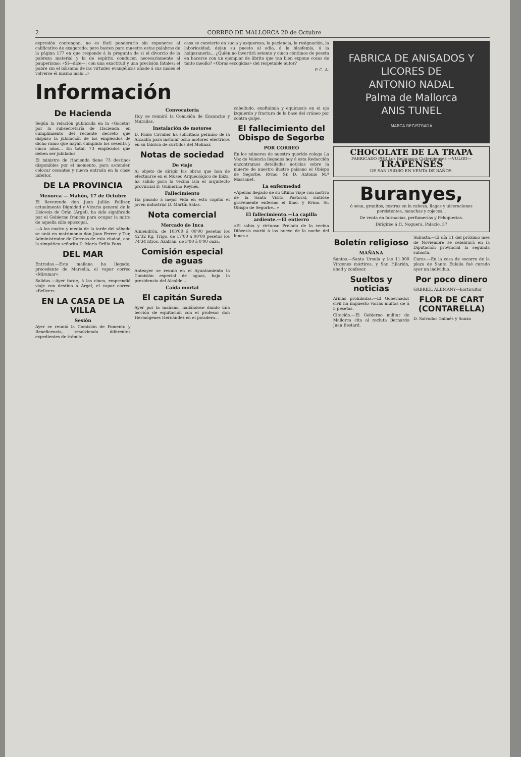2 CORREO DE MALLORCA 20 de Octubre
expresión contengan, no es fácil ponderarlo sin exponerse al calificativo de exagerado; pero basten para muestra estas palabras de la página 177 en que responde á la pregunta de si el divorcio de la pobreza material y la de espíritu conducen necesariamente al pauperismo: «Sí—dice—; con una exactitud y una precisión fatales; el pobre sin el bálsamo de las virtudes evangélicas añade á sus males el volverse él mismo malo...»
casa se convierte en sucia y asquerosa; la paciencia, la resignación, la laboriosidad, dejan su puesto al odio, á la blasfemia, á la holgazanería... ¿Quién no invertirá setenta y cinco céntimos de peseta en hacerse con un ejemplar de librito que tan bien expone cosas de tanto meollo? «Obras escogidas» del respetable autor?
P. C. A.
Información
De Hacienda
Según la relación publicada en la «Gaceta» por la subsecretaría de Hacienda, en cumplimiento del reciente decreto que dispuso la jubilación de los empleados de dicho ramo que hayan cumplido los sesenta y cinco años... En total, 73 empleados que deben ser jubilados.
El ministro de Hacienda tiene 73 destinos disponibles por el momento, para ascender, colocar cesantes y nueva entrada en la clase inferior.
DE LA PROVINCIA
Menorca — Mahón, 17 de Octubre
El Reverendo don Juan Julián Palliser, actualmente Dignidad y Vicario general de la Diócesis de Orán (Argel), ha sido significado por el Gobierno francés para ocupar la mitra de aquella silla episcopal.
—A las cuatro y media de la tarde del sábado se unió en matrimonio don Juan Ferrer y Tur, Administrador de Correos de esta ciudad, con la simpática señorita D. María Orfila Pons.
DEL MAR
Entradas.—Esta mañana ha llegado, procedente de Marsella, el vapor correo «Miramar».
Salidas.—Ayer tarde, á las cinco, emprendió viaje con destino á Argel, el vapor correo «Bellver».
EN LA CASA DE LA VILLA
Sesión
Ayer se reunió la Comisión de Fomento y Beneficencia, resolviendo diferentes expedientes de trámite.
Convocatoria
Hoy se reunirá la Comisión de Ensanche y Murallas.
Instalación de motores
D. Pablo Cavaller ha solicitado permiso de la Alcaldía para instalar ocho motores eléctricos en su fábrica de curtidos del Molinar.
Notas de sociedad
De viaje
Al objeto de dirigir las obras que han de efectuarse en el Museo Arqueológico de Ibiza, ha salido para la vecina isla el arquitecto provincial D. Guillermo Reynés.
Fallecimiento
Ha pasado á mejor vida en esta capital el joven industrial D. Martín Salas.
Nota comercial
Mercado de Inca
Almendrón, de 103'00 á 00'00 pesetas los 42'32 Kg. Trigo, de 17'00 á 00'00 pesetas los 74'34 litros. Azafrán, de 3'00 á 0'00 onza.
Comisión especial de aguas
Anteayer se reunió en el Ayuntamiento la Comisión especial de aguas, bajo la presidencia del Alcalde...
Caída mortal
El capitán Sureda
Ayer por la mañana, hallándose dando una lección de equitación con el profesor don Hermógenes Hernández en el picadero...
cabelludo, exoftalmia y equimosis en el ojo izquierdo y fractura de la base del cráneo por contra golpe.
El fallecimiento del Obispo de Segorbe
POR CORREO
En los números de nuestro querido colega La Voz de Valencia llegados hoy á esta Redacción encontramos detalladas noticias sobre la muerte de nuestro ilustre paisano el Obispo de Segorbe, Rvmo. Sr. D. Antonio M.ª Massanet.
La enfermedad
«Apenas llegado de su último viaje con motivo de la Santa Visita Pastoral, sintióse gravemente enfermo el Ilmo. y Rvmo. Sr. Obispo de Segorbe...»
El fallecimiento.—La capilla ardiente.—El entierro
«El sabio y virtuoso Prelado de la vecina Diócesis murió á las nueve de la noche del lunes.»
FABRICA DE ANISADOS Y LICORES DE
ANTONIO NADAL
Palma de Mallorca
ANIS TUNEL
MARCA REGISTRADA
CHOCOLATE DE LA TRAPA
FABRICADO POR Los Religiosos Cistercienses —VULGO—
TRAPENSES
DE SAN ISIDRO EN VENTA DE BAÑOS.
Buranyes,
ó sean, granitos, costras en la cabeza, llagas y ulceraciones persistentes, manchas y rojeces...
De venta en farmacias, perfumerías y Peluquerías.
Dirigirse á H. Noguera, Palacio, 37
Boletín religioso
MAÑANA
Santos.—Santa Ursula y las 11.000 Vírgenes mártires, y San Hilarión, abad y confesor.
Sueltos y noticias
Armas prohibidas.—El Gobernador civil ha impuesto varias multas de á 5 pesetas.
Citación.—El Gobierno militar de Mallorca cita al recluta Bernardo Juan Bestard.
Subasta.—El día 11 del próximo mes de Noviembre se celebrará en la Diputación provincial la segunda subasta.
Curas.—En la casa de socorro de la plaza de Santa Eulalia fué curado ayer un individuo.
Por poco dinero
GABRIEL ALEMANY—horticultor
FLOR DE CART (CONTARELLA)
D. Salvador Galmés y Sanxo